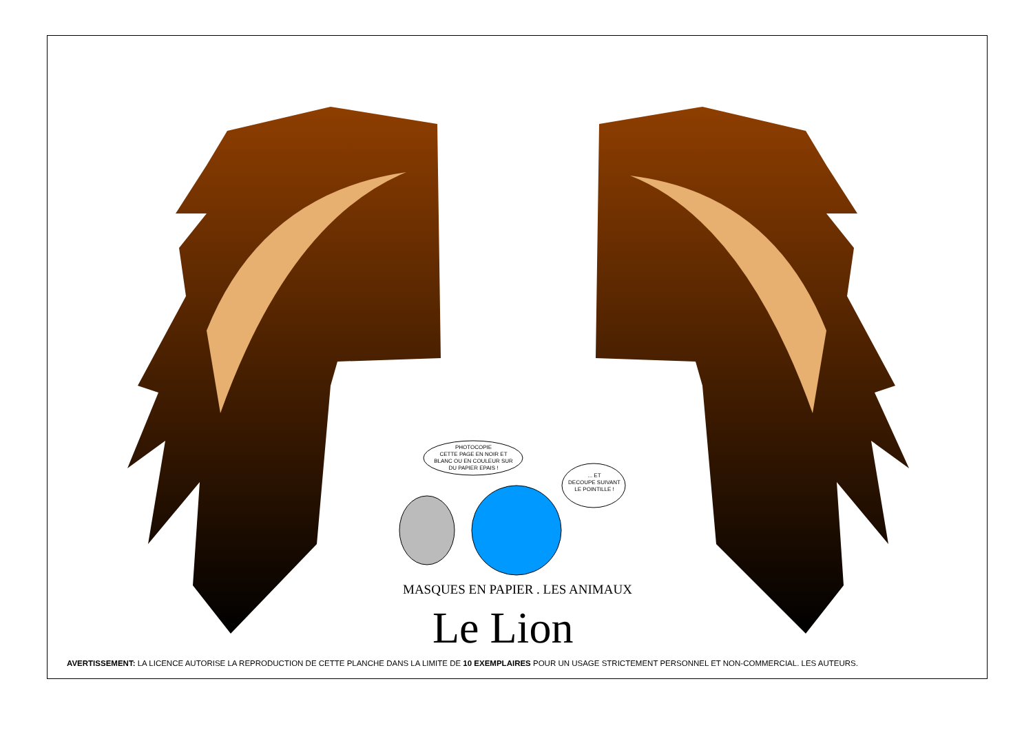PHOTOCOPIE
CETTE PAGE EN NOIR ET
BLANC OU EN COULEUR SUR
DU PAPIER EPAIS !
... ET
DECOUPE SUIVANT
LE POINTILLE !
MASQUES EN PAPIER . LES ANIMAUX
Le Lion
AVERTISSEMENT: LA LICENCE AUTORISE LA REPRODUCTION DE CETTE PLANCHE DANS LA LIMITE DE 10 EXEMPLAIRES POUR UN USAGE STRICTEMENT PERSONNEL ET NON-COMMERCIAL. LES AUTEURS.